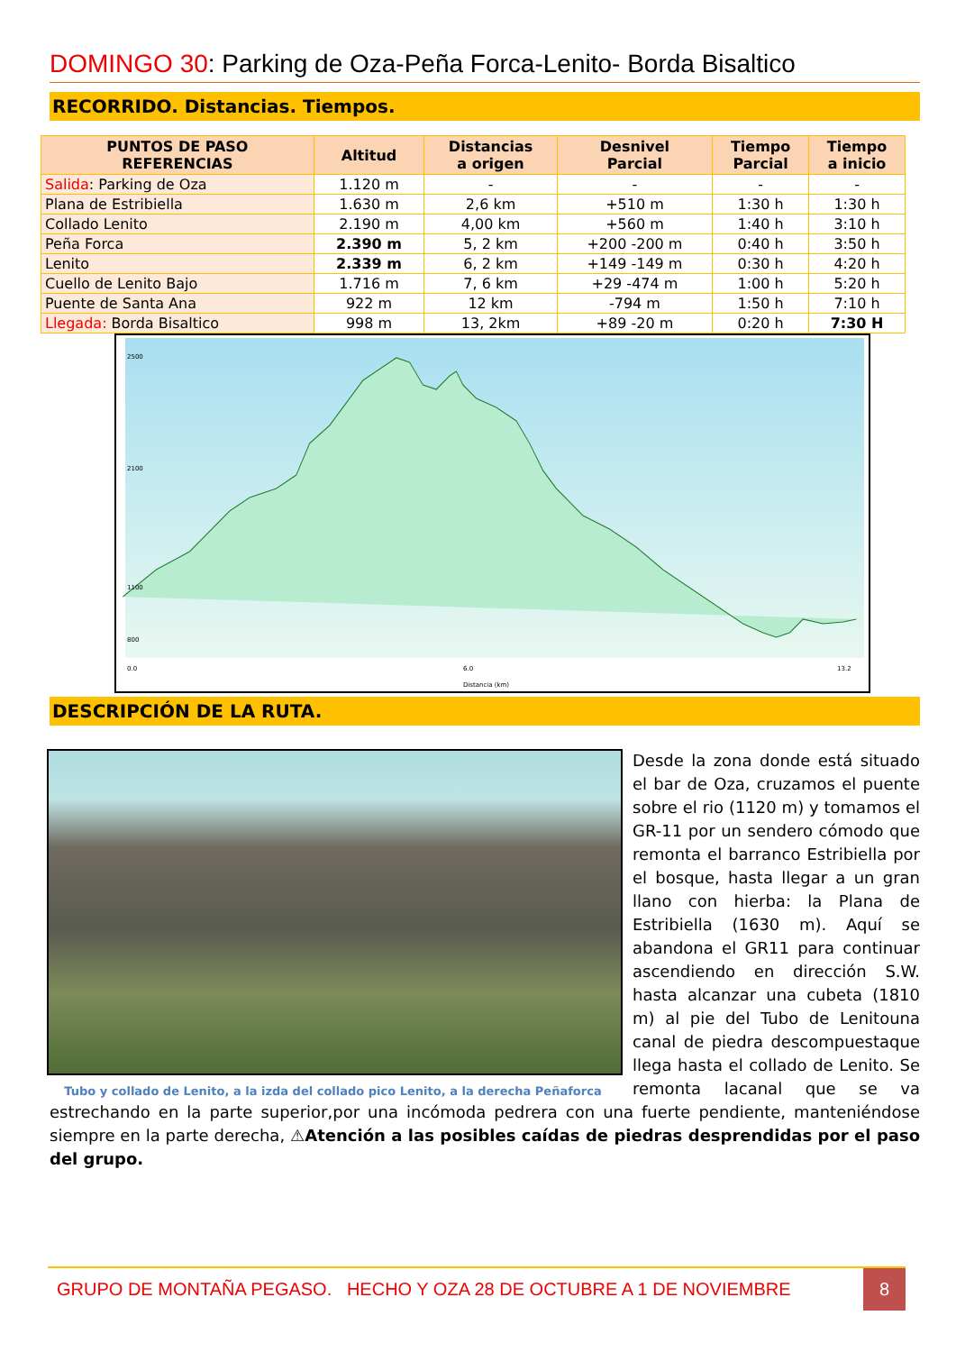DOMINGO 30: Parking de Oza-Peña Forca-Lenito- Borda Bisaltico
RECORRIDO. Distancias. Tiempos.
| PUNTOS DE PASO REFERENCIAS | Altitud | Distancias a origen | Desnivel Parcial | Tiempo Parcial | Tiempo a inicio |
| --- | --- | --- | --- | --- | --- |
| Salida : Parking de Oza | 1.120 m | - | - | - | - |
| Plana de Estribiella | 1.630 m | 2,6 km | +510 m | 1:30 h | 1:30 h |
| Collado Lenito | 2.190 m | 4,00 km | +560 m | 1:40 h | 3:10 h |
| Peña Forca | 2.390 m | 5, 2 km | +200 -200 m | 0:40 h | 3:50 h |
| Lenito | 2.339 m | 6, 2 km | +149 -149 m | 0:30 h | 4:20 h |
| Cuello de Lenito Bajo | 1.716 m | 7, 6 km | +29 -474 m | 1:00 h | 5:20 h |
| Puente de Santa Ana | 922 m | 12 km | -794 m | 1:50 h | 7:10 h |
| Llegada: Borda Bisaltico | 998 m | 13, 2km | +89 -20 m | 0:20 h | 7:30 H |
2500
2100
1100
800
0.0
6.0
13.2
Distancia (km)
DESCRIPCIÓN DE LA RUTA.
Tubo y collado de Lenito, a la izda del collado pico Lenito, a la derecha Peñaforca
Desde la zona donde está situado el bar de Oza, cruzamos el puente sobre el rio (1120 m) y tomamos el GR-11 por un sendero cómodo que remonta el barranco Estribiella por el bosque, hasta llegar a un gran llano con hierba: la Plana de Estribiella (1630 m). Aquí se abandona el GR11 para continuar ascendiendo en dirección S.W. hasta alcanzar una cubeta (1810 m) al pie del Tubo de Lenitouna canal de piedra descompuestaque llega hasta el collado de Lenito. Se remonta lacanal que se va estrechando en la parte superior,por una incómoda pedrera con una fuerte pendiente, manteniéndose siempre en la parte derecha, ⚠Atención a las posibles caídas de piedras desprendidas por el paso del grupo.
GRUPO DE MONTAÑA PEGASO. HECHO Y OZA 28 DE OCTUBRE A 1 DE NOVIEMBRE 8